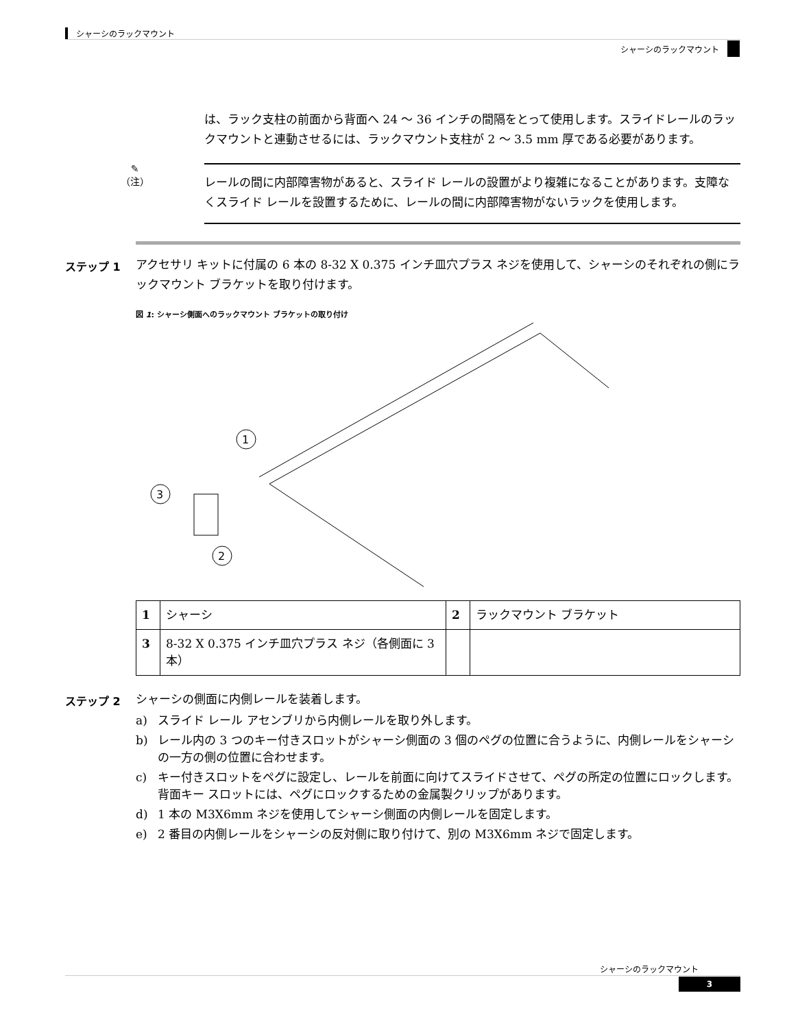シャーシのラックマウント
シャーシのラックマウント
は、ラック支柱の前面から背面へ 24 ～ 36 インチの間隔をとって使用します。スライドレールのラックマウントと連動させるには、ラックマウント支柱が 2 ～ 3.5 mm 厚である必要があります。
✎
（注）
レールの間に内部障害物があると、スライド レールの設置がより複雑になることがあります。支障なくスライド レールを設置するために、レールの間に内部障害物がないラックを使用します。
ステップ 1
アクセサリ キットに付属の 6 本の 8-32 X 0.375 インチ皿穴プラス ネジを使用して、シャーシのそれぞれの側にラックマウント ブラケットを取り付けます。
図 1: シャーシ側面へのラックマウント ブラケットの取り付け
1
3
2
| 1 | シャーシ | 2 | ラックマウント ブラケット |
| 3 | 8-32 X 0.375 インチ皿穴プラス ネジ（各側面に 3 本） | | |
ステップ 2
シャーシの側面に内側レールを装着します。
a) スライド レール アセンブリから内側レールを取り外します。
b) レール内の 3 つのキー付きスロットがシャーシ側面の 3 個のペグの位置に合うように、内側レールをシャーシの一方の側の位置に合わせます。
c) キー付きスロットをペグに設定し、レールを前面に向けてスライドさせて、ペグの所定の位置にロックします。背面キー スロットには、ペグにロックするための金属製クリップがあります。
d) 1 本の M3X6mm ネジを使用してシャーシ側面の内側レールを固定します。
e) 2 番目の内側レールをシャーシの反対側に取り付けて、別の M3X6mm ネジで固定します。
シャーシのラックマウント
3